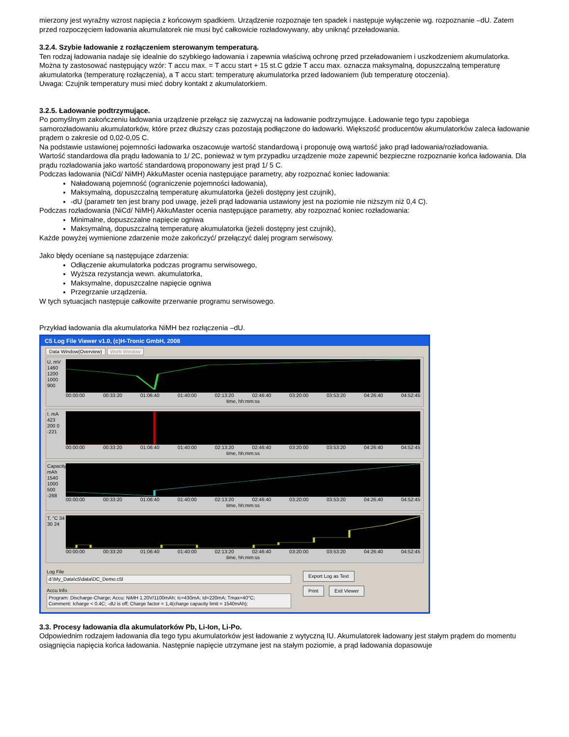mierzony jest wyraźny wzrost napięcia z końcowym spadkiem. Urządzenie rozpoznaje ten spadek i następuje wyłączenie wg. rozpoznanie –dU. Zatem przed rozpoczęciem ładowania akumulatorek nie musi być całkowicie rozładowywany, aby uniknąć przeładowania.
3.2.4. Szybie ładowanie z rozłączeniem sterowanym temperaturą.
Ten rodzaj ładowania nadaje się idealnie do szybkiego ładowania i zapewnia właściwą ochronę przed przeładowaniem i uszkodzeniem akumulatorka. Można ty zastosować następujący wzór: T accu max. = T accu start + 15 st.C gdzie T accu max. oznacza maksymalną, dopuszczalną temperaturę akumulatorka (temperaturę rozłączenia), a T accu start: temperaturę akumulatorka przed ładowaniem (lub temperaturę otoczenia).
Uwaga: Czujnik temperatury musi mieć dobry kontakt z akumulatorkiem.
3.2.5. Ładowanie podtrzymujące.
Po pomyślnym zakończeniu ładowania urządzenie przełącz się zazwyczaj na ładowanie podtrzymujące. Ładowanie tego typu zapobiega samorozładowaniu akumulatorków, które przez dłuższy czas pozostają podłączone do ładowarki. Większość producentów akumulatorków zaleca ładowanie prądem o zakresie od 0,02-0,05 C.
Na podstawie ustawionej pojemności ładowarka oszacowuje wartość standardową i proponuję ową wartość jako prąd ładowania/rozładowania.
Wartość standardowa dla prądu ładowania to 1/ 2C, ponieważ w tym przypadku urządzenie może zapewnić bezpieczne rozpoznanie końca ładowania. Dla prądu rozładowania jako wartość standardową proponowany jest prąd 1/ 5 C.
Podczas ładowania (NiCd/ NiMH) AkkuMaster ocenia następujące parametry, aby rozpoznać koniec ładowania:
Naładowaną pojemność (ograniczenie pojemności ładowania),
Maksymalną, dopuszczalną temperaturę akumulatorka (jeżeli dostępny jest czujnik),
-dU (parametr ten jest brany pod uwagę, jeżeli prąd ładowania ustawiony jest na poziomie nie niższym niż 0,4 C).
Podczas rozładowania (NiCd/ NiMH) AkkuMaster ocenia następujące parametry, aby rozpoznać koniec rozładowania:
Minimalne, dopuszczalne napięcie ogniwa
Maksymalną, dopuszczalną temperaturę akumulatorka (jeżeli dostępny jest czujnik),
Każde powyżej wymienione zdarzenie może zakończyć/ przełączyć dalej program serwisowy.
Jako błędy oceniane są następujące zdarzenia:
Odłączenie akumulatorka podczas programu serwisowego,
Wyższa rezystancja wewn. akumulatorka,
Maksymalne, dopuszczalne napięcie ogniwa
Przegrzanie urządzenia.
W tych sytuacjach następuje całkowite przerwanie programu serwisowego.
Przykład ładowania dla akumulatorka NiMH bez rozłączenia –dU.
C5 Log File Viewer v1.0, (c)H-Tronic GmbH, 2008
Data Window(Overview) Work Window
U, mV 1460 1200 1000 900
00:00:00 00:33:20 01:06:40 01:40:00 02:13:20 02:46:40 03:20:00 03:53:20 04:26:40 04:52:45
time, hh:mm:ss
I, mA 423 200 0 -221
00:00:00 00:33:20 01:06:40 01:40:00 02:13:20 02:46:40 03:20:00 03:53:20 04:26:40 04:52:45
time, hh:mm:ss
Capacity, mAh 1540 1000 500 -268
00:00:00 00:33:20 01:06:40 01:40:00 02:13:20 02:46:40 03:20:00 03:53:20 04:26:40 04:52:45
time, hh:mm:ss
T, °C 34 30 24
00:00:00 00:33:20 01:06:40 01:40:00 02:13:20 02:46:40 03:20:00 03:53:20 04:26:40 04:52:45
time, hh:mm:ss
Log File
d:\My_Data\c5\data\DC_Demo.c5l
Accu Info
Program: Discharge-Charge; Accu: NiMH 1.20V/1100mAh; Ic=430mA; Id=220mA; Tmax=40°C;
Comment: Icharge < 0.4C; -dU is off; Charge factor = 1,4(charge capacity limit = 1540mAh);
Export Log as Text
Print Exit Viewer
3.3. Procesy ładowania dla akumulatorków Pb, Li-Ion, Li-Po.
Odpowiednim rodzajem ładowania dla tego typu akumulatorków jest ładowanie z wytyczną IU. Akumulatorek ładowany jest stałym prądem do momentu osiągnięcia napięcia końca ładowania. Następnie napięcie utrzymane jest na stałym poziomie, a prąd ładowania dopasowuje